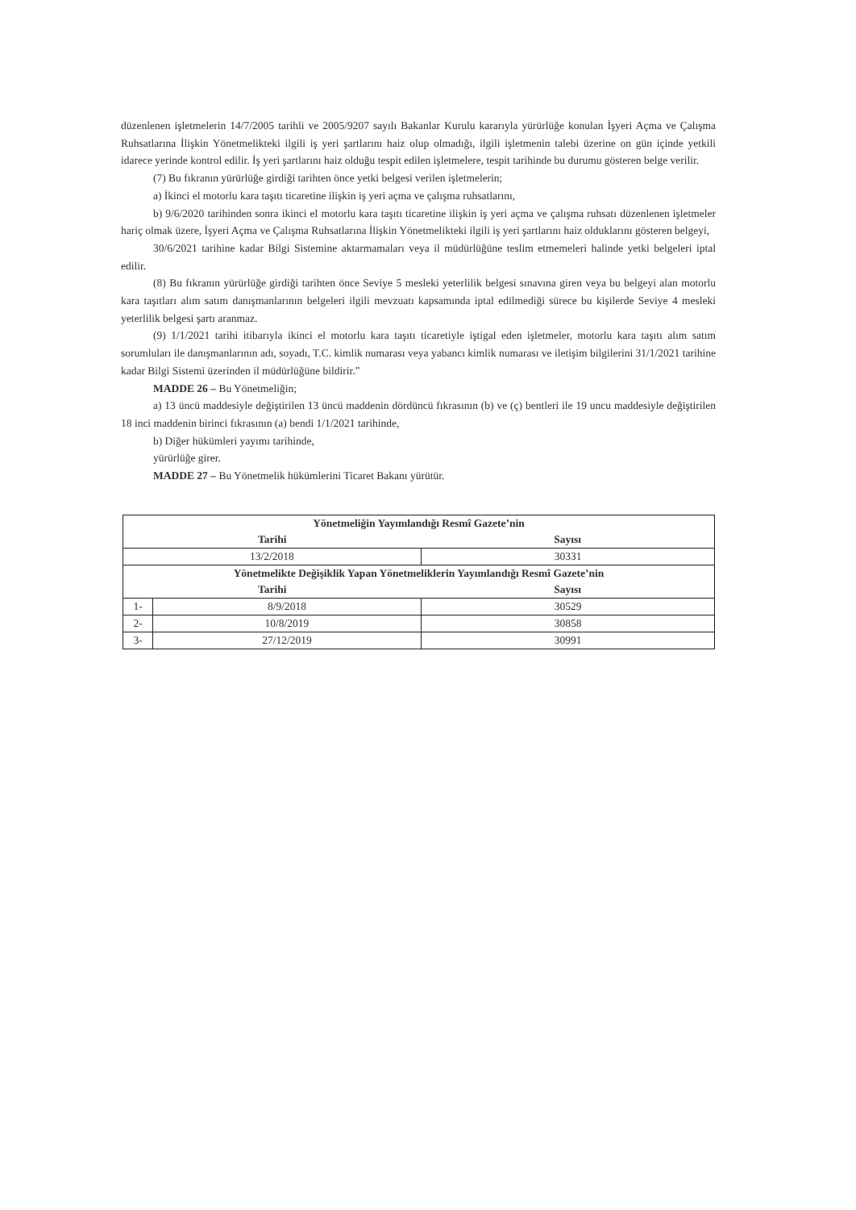düzenlenen işletmelerin 14/7/2005 tarihli ve 2005/9207 sayılı Bakanlar Kurulu kararıyla yürürlüğe konulan İşyeri Açma ve Çalışma Ruhsatlarına İlişkin Yönetmelikteki ilgili iş yeri şartlarını haiz olup olmadığı, ilgili işletmenin talebi üzerine on gün içinde yetkili idarece yerinde kontrol edilir. İş yeri şartlarını haiz olduğu tespit edilen işletmelere, tespit tarihinde bu durumu gösteren belge verilir.
(7) Bu fıkranın yürürlüğe girdiği tarihten önce yetki belgesi verilen işletmelerin;
a) İkinci el motorlu kara taşıtı ticaretine ilişkin iş yeri açma ve çalışma ruhsatlarını,
b) 9/6/2020 tarihinden sonra ikinci el motorlu kara taşıtı ticaretine ilişkin iş yeri açma ve çalışma ruhsatı düzenlenen işletmeler hariç olmak üzere, İşyeri Açma ve Çalışma Ruhsatlarına İlişkin Yönetmelikteki ilgili iş yeri şartlarını haiz olduklarını gösteren belgeyi,
30/6/2021 tarihine kadar Bilgi Sistemine aktarmamaları veya il müdürlüğüne teslim etmemeleri halinde yetki belgeleri iptal edilir.
(8) Bu fıkranın yürürlüğe girdiği tarihten önce Seviye 5 mesleki yeterlilik belgesi sınavına giren veya bu belgeyi alan motorlu kara taşıtları alım satım danışmanlarının belgeleri ilgili mevzuatı kapsamında iptal edilmediği sürece bu kişilerde Seviye 4 mesleki yeterlilik belgesi şartı aranmaz.
(9) 1/1/2021 tarihi itibarıyla ikinci el motorlu kara taşıtı ticaretiyle iştigal eden işletmeler, motorlu kara taşıtı alım satım sorumluları ile danışmanlarının adı, soyadı, T.C. kimlik numarası veya yabancı kimlik numarası ve iletişim bilgilerini 31/1/2021 tarihine kadar Bilgi Sistemi üzerinden il müdürlüğüne bildirir.”
MADDE 26 – Bu Yönetmeliğin;
a) 13 üncü maddesiyle değiştirilen 13 üncü maddenin dördüncü fıkrasının (b) ve (ç) bentleri ile 19 uncu maddesiyle değiştirilen 18 inci maddenin birinci fıkrasının (a) bendi 1/1/2021 tarihinde,
b) Diğer hükümleri yayımı tarihinde,
yürürlüğe girer.
MADDE 27 – Bu Yönetmelik hükümlerini Ticaret Bakanı yürütür.
| Yönetmeliğin Yayımlandığı Resmî Gazete’nin | | |
| --- | --- | --- |
| Tarihi | | Sayısı |
| 13/2/2018 | | 30331 |
| Yönetmelikte Değişiklik Yapan Yönetmeliklerin Yayımlandığı Resmî Gazete’nin | | |
| Tarihi | | Sayısı |
| 1- | 8/9/2018 | 30529 |
| 2- | 10/8/2019 | 30858 |
| 3- | 27/12/2019 | 30991 |